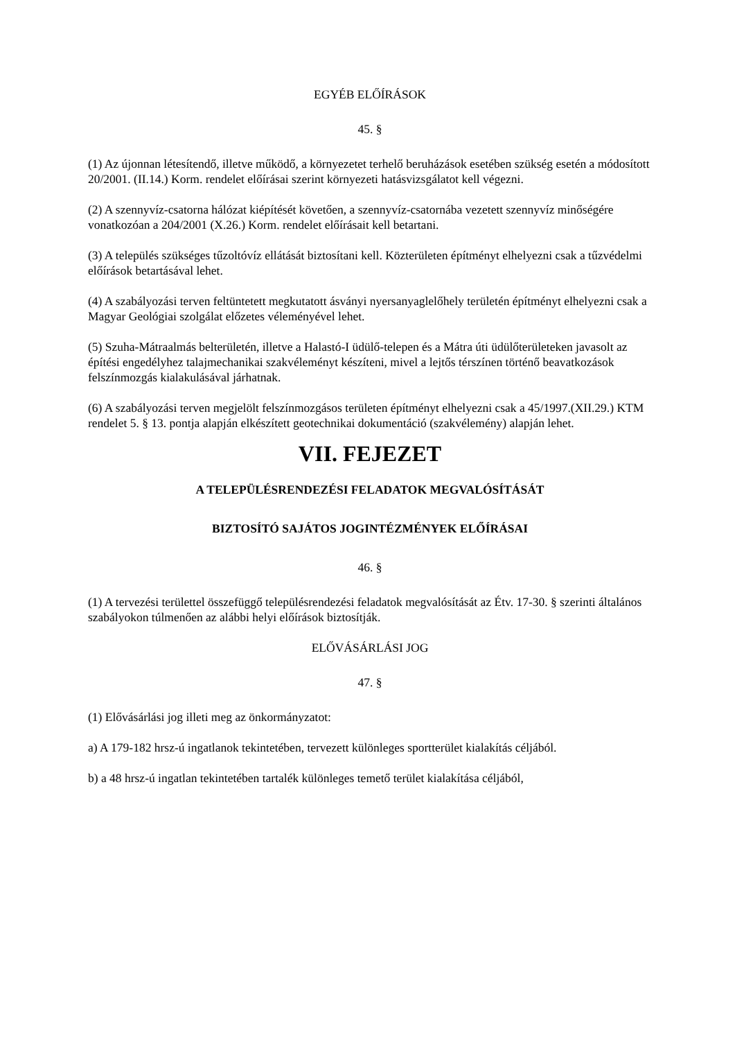EGYÉB ELŐÍRÁSOK
45. §
(1) Az újonnan létesítendő, illetve működő, a környezetet terhelő beruházások esetében szükség esetén a módosított 20/2001. (II.14.) Korm. rendelet előírásai szerint környezeti hatásvizsgálatot kell végezni.
(2) A szennyvíz-csatorna hálózat kiépítését követően, a szennyvíz-csatornába vezetett szennyvíz minőségére vonatkozóan a 204/2001 (X.26.) Korm. rendelet előírásait kell betartani.
(3) A település szükséges tűzoltóvíz ellátását biztosítani kell. Közterületen építményt elhelyezni csak a tűzvédelmi előírások betartásával lehet.
(4) A szabályozási terven feltüntetett megkutatott ásványi nyersanyaglelőhely területén építményt elhelyezni csak a Magyar Geológiai szolgálat előzetes véleményével lehet.
(5) Szuha-Mátraalmás belterületén, illetve a Halastó-I üdülő-telepen és a Mátra úti üdülőterületeken javasolt az építési engedélyhez talajmechanikai szakvéleményt készíteni, mivel a lejtős térszínen történő beavatkozások felszínmozgás kialakulásával járhatnak.
(6) A szabályozási terven megjelölt felszínmozgásos területen építményt elhelyezni csak a 45/1997.(XII.29.) KTM rendelet 5. § 13. pontja alapján elkészített geotechnikai dokumentáció (szakvélemény) alapján lehet.
VII. FEJEZET
A TELEPÜLÉSRENDEZÉSI FELADATOK MEGVALÓSÍTÁSÁT
BIZTOSÍTÓ SAJÁTOS JOGINTÉZMÉNYEK ELŐÍRÁSAI
46. §
(1) A tervezési területtel összefüggő településrendezési feladatok megvalósítását az Étv. 17-30. § szerinti általános szabályokon túlmenően az alábbi helyi előírások biztosítják.
ELŐVÁSÁRLÁSI JOG
47. §
(1) Elővásárlási jog illeti meg az önkormányzatot:
a) A 179-182 hrsz-ú ingatlanok tekintetében, tervezett különleges sportterület kialakítás céljából.
b) a 48 hrsz-ú ingatlan tekintetében tartalék különleges temető terület kialakítása céljából,